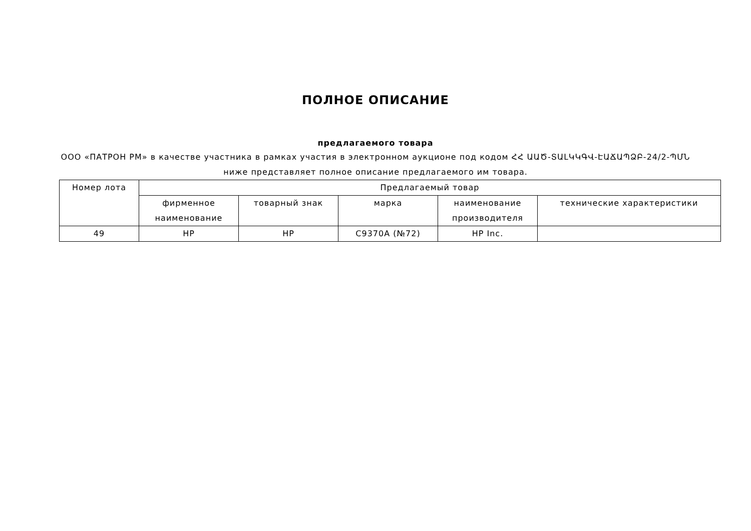ПОЛНОЕ ОПИСАНИЕ
предлагаемого товара
ООО «ПАТРОН РМ» в качестве участника в рамках участия в электронном аукционе под кодом ՀՀ ԱԱԾ-ՏԱԼԿԿԳՎ-ԷԱՃԱՊՁԲ-24/2-ՊՄՆ ниже представляет полное описание предлагаемого им товара.
| Номер лота | Предлагаемый товар | | | | |
| --- | --- | --- | --- | --- | --- |
| | фирменное наименование | товарный знак | марка | наименование производителя | технические характеристики |
| 49 | HP | HP | C9370A (№72) | HP Inc. | |